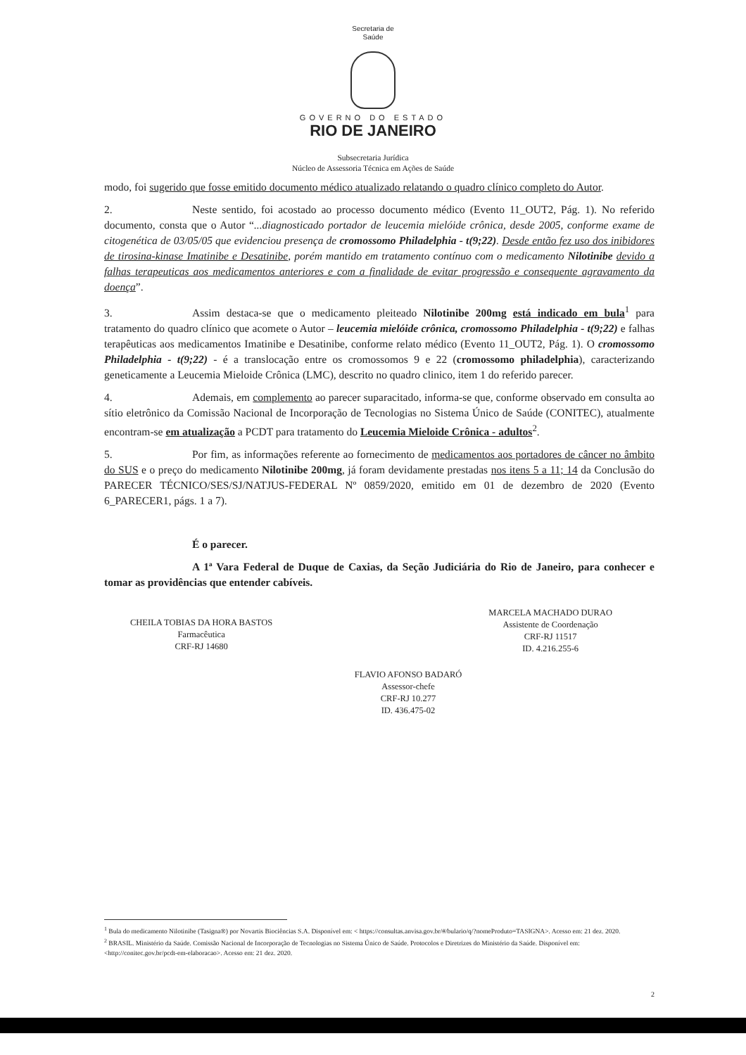Secretaria de
Saúde
GOVERNO DO ESTADO
RIO DE JANEIRO
Subsecretaria Jurídica
Núcleo de Assessoria Técnica em Ações de Saúde
modo, foi sugerido que fosse emitido documento médico atualizado relatando o quadro clínico completo do Autor.
2. Neste sentido, foi acostado ao processo documento médico (Evento 11_OUT2, Pág. 1). No referido documento, consta que o Autor “...diagnosticado portador de leucemia mielóide crônica, desde 2005, conforme exame de citogenética de 03/05/05 que evidenciou presença de cromossomo Philadelphia - t(9;22). Desde então fez uso dos inibidores de tirosina-kinase Imatinibe e Desatinibe, porém mantido em tratamento contínuo com o medicamento Nilotinibe devido a falhas terapeuticas aos medicamentos anteriores e com a finalidade de evitar progressão e consequente agravamento da doença”.
3. Assim destaca-se que o medicamento pleiteado Nilotinibe 200mg está indicado em bula<sup>1</sup> para tratamento do quadro clínico que acomete o Autor – leucemia mielóide crônica, cromossomo Philadelphia - t(9;22) e falhas terapêuticas aos medicamentos Imatinibe e Desatinibe, conforme relato médico (Evento 11_OUT2, Pág. 1). O cromossomo Philadelphia - t(9;22) - é a translocação entre os cromossomos 9 e 22 (cromossomo philadelphia), caracterizando geneticamente a Leucemia Mieloide Crônica (LMC), descrito no quadro clinico, item 1 do referido parecer.
4. Ademais, em complemento ao parecer suparacitado, informa-se que, conforme observado em consulta ao sítio eletrônico da Comissão Nacional de Incorporação de Tecnologias no Sistema Único de Saúde (CONITEC), atualmente encontram-se em atualização a PCDT para tratamento do Leucemia Mieloide Crônica - adultos<sup>2</sup>.
5. Por fim, as informações referente ao fornecimento de medicamentos aos portadores de câncer no âmbito do SUS e o preço do medicamento Nilotinibe 200mg, já foram devidamente prestadas nos itens 5 a 11; 14 da Conclusão do PARECER TÉCNICO/SES/SJ/NATJUS-FEDERAL Nº 0859/2020, emitido em 01 de dezembro de 2020 (Evento 6_PARECER1, págs. 1 a 7).
É o parecer.
A 1ª Vara Federal de Duque de Caxias, da Seção Judiciária do Rio de Janeiro, para conhecer e tomar as providências que entender cabíveis.
CHEILA TOBIAS DA HORA BASTOS
Farmacêutica
CRF-RJ 14680
MARCELA MACHADO DURAO
Assistente de Coordenação
CRF-RJ 11517
ID. 4.216.255-6
FLAVIO AFONSO BADARÓ
Assessor-chefe
CRF-RJ 10.277
ID. 436.475-02
<sup>1</sup> Bula do medicamento Nilotinibe (Tasigna®) por Novartis Biociências S.A. Disponível em: < https://consultas.anvisa.gov.br/#/bulario/q/?nomeProduto=TASIGNA>. Acesso em: 21 dez. 2020.
<sup>2</sup> BRASIL. Ministério da Saúde. Comissão Nacional de Incorporação de Tecnologias no Sistema Único de Saúde. Protocolos e Diretrizes do Ministério da Saúde. Disponível em: <http://conitec.gov.br/pcdt-em-elaboracao>. Acesso em: 21 dez. 2020.
2